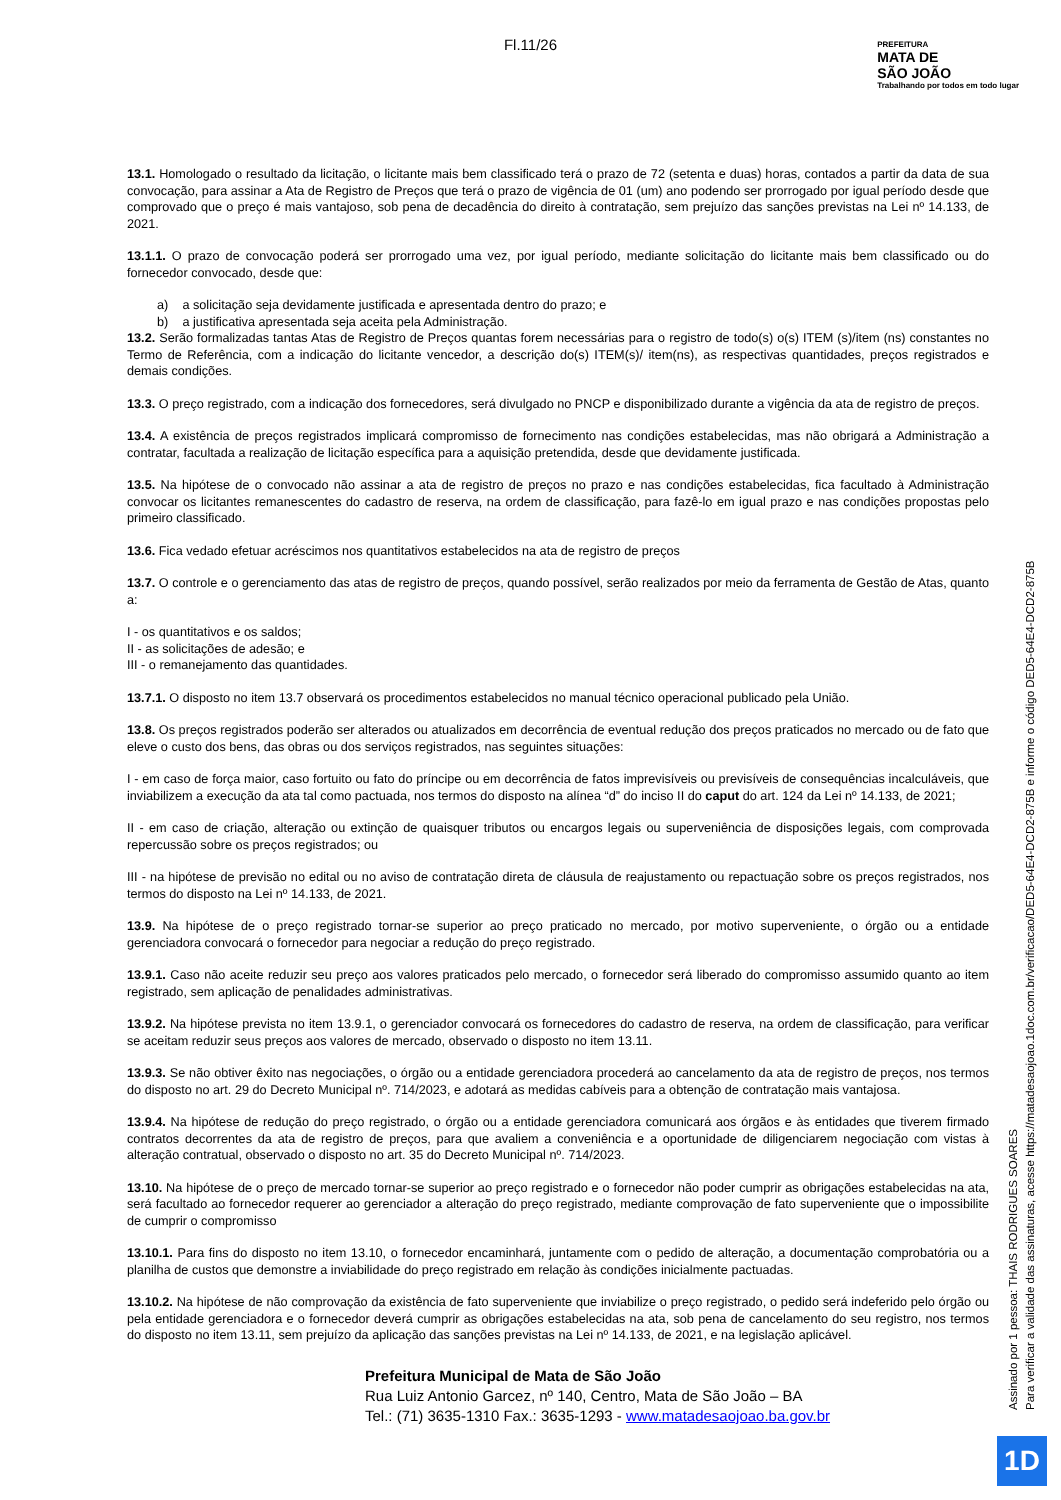Fl.11/26
PREFEITURA
MATA DE
SÃO JOÃO
Trabalhando por todos em todo lugar
13.1. Homologado o resultado da licitação, o licitante mais bem classificado terá o prazo de 72 (setenta e duas) horas, contados a partir da data de sua convocação, para assinar a Ata de Registro de Preços que terá o prazo de vigência de 01 (um) ano podendo ser prorrogado por igual período desde que comprovado que o preço é mais vantajoso, sob pena de decadência do direito à contratação, sem prejuízo das sanções previstas na Lei nº 14.133, de 2021.
13.1.1. O prazo de convocação poderá ser prorrogado uma vez, por igual período, mediante solicitação do licitante mais bem classificado ou do fornecedor convocado, desde que:
a) a solicitação seja devidamente justificada e apresentada dentro do prazo; e
b) a justificativa apresentada seja aceita pela Administração.
13.2. Serão formalizadas tantas Atas de Registro de Preços quantas forem necessárias para o registro de todo(s) o(s) ITEM (s)/item (ns) constantes no Termo de Referência, com a indicação do licitante vencedor, a descrição do(s) ITEM(s)/ item(ns), as respectivas quantidades, preços registrados e demais condições.
13.3. O preço registrado, com a indicação dos fornecedores, será divulgado no PNCP e disponibilizado durante a vigência da ata de registro de preços.
13.4. A existência de preços registrados implicará compromisso de fornecimento nas condições estabelecidas, mas não obrigará a Administração a contratar, facultada a realização de licitação específica para a aquisição pretendida, desde que devidamente justificada.
13.5. Na hipótese de o convocado não assinar a ata de registro de preços no prazo e nas condições estabelecidas, fica facultado à Administração convocar os licitantes remanescentes do cadastro de reserva, na ordem de classificação, para fazê-lo em igual prazo e nas condições propostas pelo primeiro classificado.
13.6. Fica vedado efetuar acréscimos nos quantitativos estabelecidos na ata de registro de preços
13.7. O controle e o gerenciamento das atas de registro de preços, quando possível, serão realizados por meio da ferramenta de Gestão de Atas, quanto a:
I - os quantitativos e os saldos;
II - as solicitações de adesão; e
III - o remanejamento das quantidades.
13.7.1. O disposto no item 13.7 observará os procedimentos estabelecidos no manual técnico operacional publicado pela União.
13.8. Os preços registrados poderão ser alterados ou atualizados em decorrência de eventual redução dos preços praticados no mercado ou de fato que eleve o custo dos bens, das obras ou dos serviços registrados, nas seguintes situações:
I - em caso de força maior, caso fortuito ou fato do príncipe ou em decorrência de fatos imprevisíveis ou previsíveis de consequências incalculáveis, que inviabilizem a execução da ata tal como pactuada, nos termos do disposto na alínea “d” do inciso II do caput do art. 124 da Lei nº 14.133, de 2021;
II - em caso de criação, alteração ou extinção de quaisquer tributos ou encargos legais ou superveniência de disposições legais, com comprovada repercussão sobre os preços registrados; ou
III - na hipótese de previsão no edital ou no aviso de contratação direta de cláusula de reajustamento ou repactuação sobre os preços registrados, nos termos do disposto na Lei nº 14.133, de 2021.
13.9. Na hipótese de o preço registrado tornar-se superior ao preço praticado no mercado, por motivo superveniente, o órgão ou a entidade gerenciadora convocará o fornecedor para negociar a redução do preço registrado.
13.9.1. Caso não aceite reduzir seu preço aos valores praticados pelo mercado, o fornecedor será liberado do compromisso assumido quanto ao item registrado, sem aplicação de penalidades administrativas.
13.9.2. Na hipótese prevista no item 13.9.1, o gerenciador convocará os fornecedores do cadastro de reserva, na ordem de classificação, para verificar se aceitam reduzir seus preços aos valores de mercado, observado o disposto no item 13.11.
13.9.3. Se não obtiver êxito nas negociações, o órgão ou a entidade gerenciadora procederá ao cancelamento da ata de registro de preços, nos termos do disposto no art. 29 do Decreto Municipal nº. 714/2023, e adotará as medidas cabíveis para a obtenção de contratação mais vantajosa.
13.9.4. Na hipótese de redução do preço registrado, o órgão ou a entidade gerenciadora comunicará aos órgãos e às entidades que tiverem firmado contratos decorrentes da ata de registro de preços, para que avaliem a conveniência e a oportunidade de diligenciarem negociação com vistas à alteração contratual, observado o disposto no art. 35 do Decreto Municipal nº. 714/2023.
13.10. Na hipótese de o preço de mercado tornar-se superior ao preço registrado e o fornecedor não poder cumprir as obrigações estabelecidas na ata, será facultado ao fornecedor requerer ao gerenciador a alteração do preço registrado, mediante comprovação de fato superveniente que o impossibilite de cumprir o compromisso
13.10.1. Para fins do disposto no item 13.10, o fornecedor encaminhará, juntamente com o pedido de alteração, a documentação comprobatória ou a planilha de custos que demonstre a inviabilidade do preço registrado em relação às condições inicialmente pactuadas.
13.10.2. Na hipótese de não comprovação da existência de fato superveniente que inviabilize o preço registrado, o pedido será indeferido pelo órgão ou pela entidade gerenciadora e o fornecedor deverá cumprir as obrigações estabelecidas na ata, sob pena de cancelamento do seu registro, nos termos do disposto no item 13.11, sem prejuízo da aplicação das sanções previstas na Lei nº 14.133, de 2021, e na legislação aplicável.
Prefeitura Municipal de Mata de São João
Rua Luiz Antonio Garcez, nº 140, Centro, Mata de São João – BA
Tel.: (71) 3635-1310 Fax.: 3635-1293 - www.matadesaojoao.ba.gov.br
Assinado por 1 pessoa: THAIS RODRIGUES SOARES
Para verificar a validade das assinaturas, acesse https://matadesaojoao.1doc.com.br/verificacao/DED5-64E4-DCD2-875B e informe o código DED5-64E4-DCD2-875B
1D